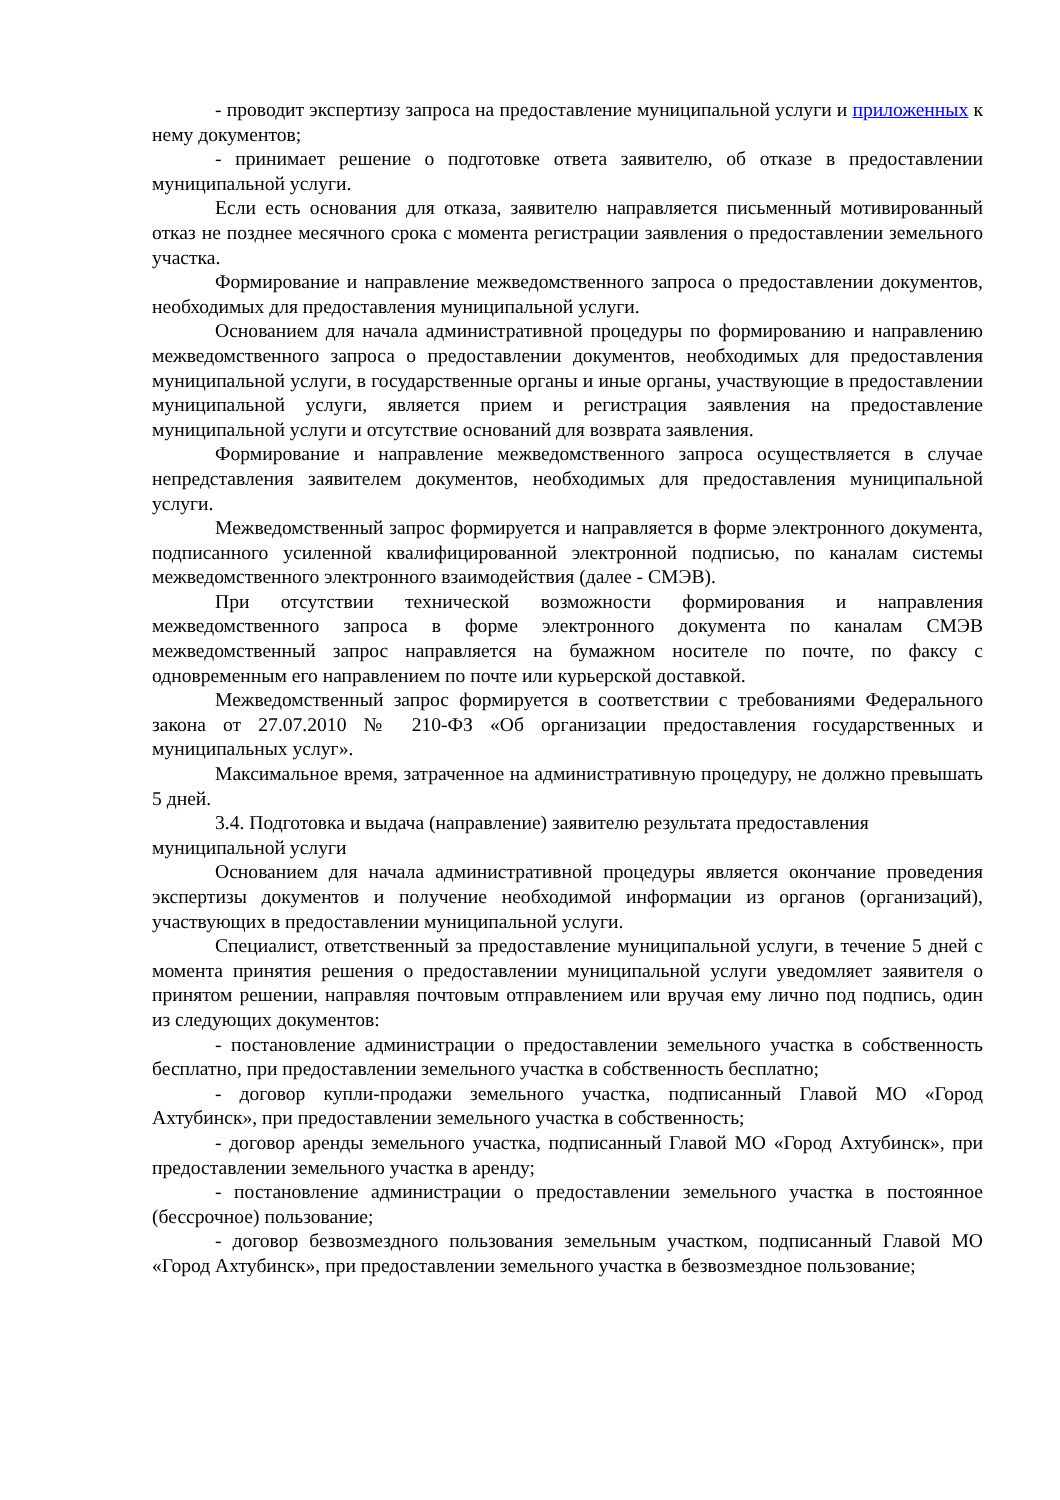- проводит экспертизу запроса на предоставление муниципальной услуги и приложенных к нему документов;
- принимает решение о подготовке ответа заявителю, об отказе в предоставлении муниципальной услуги.
Если есть основания для отказа, заявителю направляется письменный мотивированный отказ не позднее месячного срока с момента регистрации заявления о предоставлении земельного участка.
Формирование и направление межведомственного запроса о предоставлении документов, необходимых для предоставления муниципальной услуги.
Основанием для начала административной процедуры по формированию и направлению межведомственного запроса о предоставлении документов, необходимых для предоставления муниципальной услуги, в государственные органы и иные органы, участвующие в предоставлении муниципальной услуги, является прием и регистрация заявления на предоставление муниципальной услуги и отсутствие оснований для возврата заявления.
Формирование и направление межведомственного запроса осуществляется в случае непредставления заявителем документов, необходимых для предоставления муниципальной услуги.
Межведомственный запрос формируется и направляется в форме электронного документа, подписанного усиленной квалифицированной электронной подписью, по каналам системы межведомственного электронного взаимодействия (далее - СМЭВ).
При отсутствии технической возможности формирования и направления межведомственного запроса в форме электронного документа по каналам СМЭВ межведомственный запрос направляется на бумажном носителе по почте, по факсу с одновременным его направлением по почте или курьерской доставкой.
Межведомственный запрос формируется в соответствии с требованиями Федерального закона от 27.07.2010 № 210-ФЗ «Об организации предоставления государственных и муниципальных услуг».
Максимальное время, затраченное на административную процедуру, не должно превышать 5 дней.
3.4. Подготовка и выдача (направление) заявителю результата предоставления муниципальной услуги
Основанием для начала административной процедуры является окончание проведения экспертизы документов и получение необходимой информации из органов (организаций), участвующих в предоставлении муниципальной услуги.
Специалист, ответственный за предоставление муниципальной услуги, в течение 5 дней с момента принятия решения о предоставлении муниципальной услуги уведомляет заявителя о принятом решении, направляя почтовым отправлением или вручая ему лично под подпись, один из следующих документов:
- постановление администрации о предоставлении земельного участка в собственность бесплатно, при предоставлении земельного участка в собственность бесплатно;
- договор купли-продажи земельного участка, подписанный Главой МО «Город Ахтубинск», при предоставлении земельного участка в собственность;
- договор аренды земельного участка, подписанный Главой МО «Город Ахтубинск», при предоставлении земельного участка в аренду;
- постановление администрации о предоставлении земельного участка в постоянное (бессрочное) пользование;
- договор безвозмездного пользования земельным участком, подписанный Главой МО «Город Ахтубинск», при предоставлении земельного участка в безвозмездное пользование;